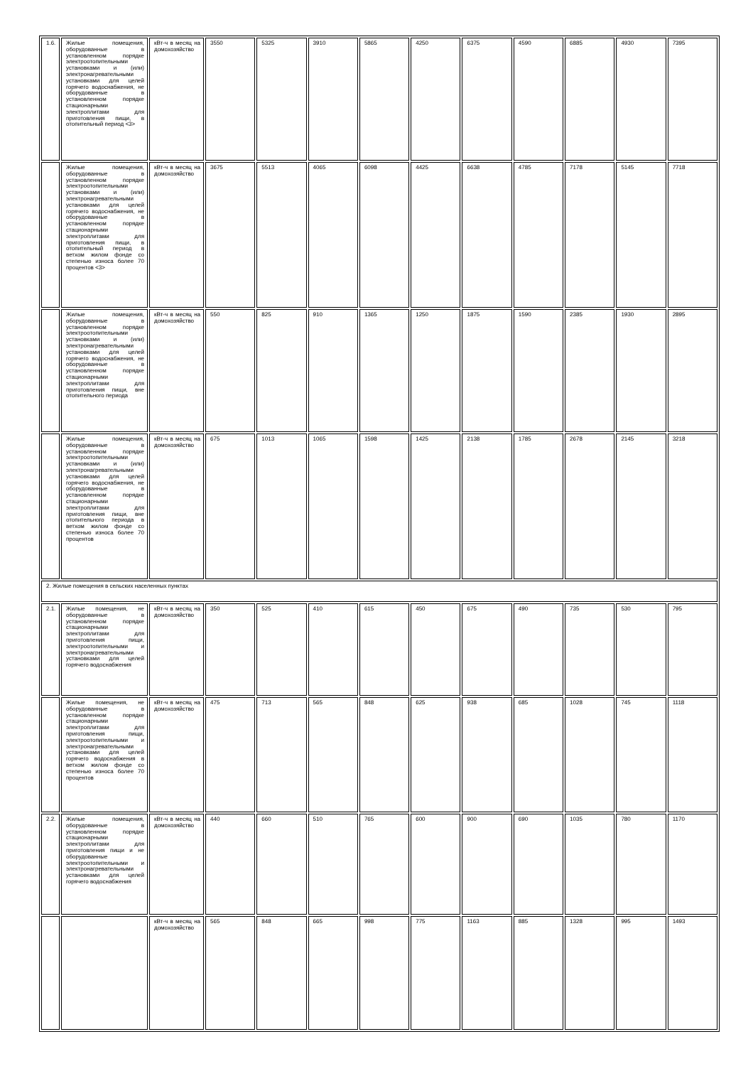| 1.6. | Жилые помещения, оборудованные в установленном порядке электроотопительными установками и (или) электронагревательными установками для целей горячего водоснабжения, не оборудованные в установленном порядке стационарными электроплитами для приготовления пищи, в отопительный период <3> | кВт-ч в месяц на домохозяйство | 3550 | 5325 | 3910 | 5865 | 4250 | 6375 | 4590 | 6885 | 4930 | 7395 |
| | Жилые помещения, оборудованные в установленном порядке электроотопительными установками и (или) электронагревательными установками для целей горячего водоснабжения, не оборудованные в установленном порядке стационарными электроплитами для приготовления пищи, в отопительный период в ветхом жилом фонде со степенью износа более 70 процентов <3> | кВт-ч в месяц на домохозяйство | 3675 | 5513 | 4065 | 6098 | 4425 | 6638 | 4785 | 7178 | 5145 | 7718 |
| | Жилые помещения, оборудованные в установленном порядке электроотопительными установками и (или) электронагревательными установками для целей горячего водоснабжения, не оборудованные в установленном порядке стационарными электроплитами для приготовления пищи, вне отопительного периода | кВт-ч в месяц на домохозяйство | 550 | 825 | 910 | 1365 | 1250 | 1875 | 1590 | 2385 | 1930 | 2895 |
| | Жилые помещения, оборудованные в установленном порядке электроотопительными установками и (или) электронагревательными установками для целей горячего водоснабжения, не оборудованные в установленном порядке стационарными электроплитами для приготовления пищи, вне отопительного периода в ветхом жилом фонде со степенью износа более 70 процентов | кВт-ч в месяц на домохозяйство | 675 | 1013 | 1065 | 1598 | 1425 | 2138 | 1785 | 2678 | 2145 | 3218 |
| 2. Жилые помещения в сельских населенных пунктах | | | | | | | | | | | | |
| 2.1. | Жилые помещения, не оборудованные в установленном порядке стационарными электроплитами для приготовления пищи, электроотопительными и электронагревательными установками для целей горячего водоснабжения | кВт-ч в месяц на домохозяйство | 350 | 525 | 410 | 615 | 450 | 675 | 490 | 735 | 530 | 795 |
| | Жилые помещения, не оборудованные в установленном порядке стационарными электроплитами для приготовления пищи, электроотопительными и электронагревательными установками для целей горячего водоснабжения в ветхом жилом фонде со степенью износа более 70 процентов | кВт-ч в месяц на домохозяйство | 475 | 713 | 565 | 848 | 625 | 938 | 685 | 1028 | 745 | 1118 |
| 2.2. | Жилые помещения, оборудованные в установленном порядке стационарными электроплитами для приготовления пищи и не оборудованные электроотопительными и электронагревательными установками для целей горячего водоснабжения | кВт-ч в месяц на домохозяйство | 440 | 660 | 510 | 765 | 600 | 900 | 690 | 1035 | 780 | 1170 |
| | | кВт-ч в месяц на домохозяйство | 565 | 848 | 665 | 998 | 775 | 1163 | 885 | 1328 | 995 | 1493 |